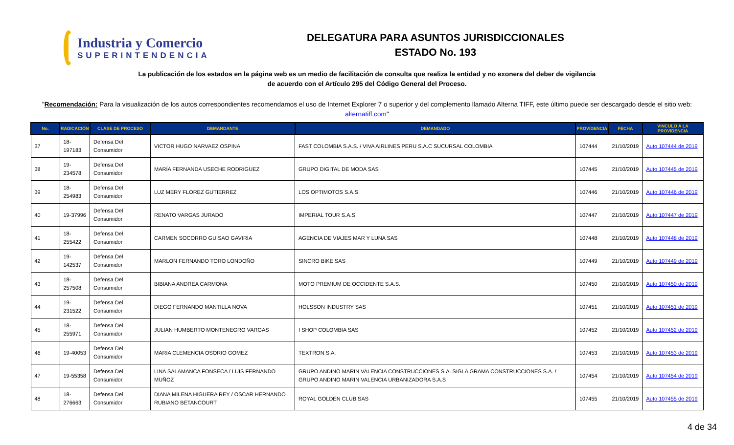Industria y Comercio
SUPERINTENDENCIA
DELEGATURA PARA ASUNTOS JURISDICCIONALES
ESTADO No. 193
La publicación de los estados en la página web es un medio de facilitación de consulta que realiza la entidad y no exonera del deber de vigilancia
de acuerdo con el Artículo 295 del Código General del Proceso.
"Recomendación: Para la visualización de los autos correspondientes recomendamos el uso de Internet Explorer 7 o superior y del complemento llamado Alterna TIFF, este último puede ser descargado desde el sitio web: alternatiff.com"
| No. | RADICACIÓN | CLASE DE PROCESO | DEMANDANTE | DEMANDADO | PROVIDENCIA | FECHA | VINCULO A LA PROVIDENCIA |
| --- | --- | --- | --- | --- | --- | --- | --- |
| 37 | 18-197183 | Defensa Del Consumidor | VICTOR HUGO NARVAEZ OSPINA | FAST COLOMBIA S.A.S. / VIVA AIRLINES PERU S.A.C SUCURSAL COLOMBIA | 107444 | 21/10/2019 | Auto 107444 de 2019 |
| 38 | 19-234578 | Defensa Del Consumidor | MARÍA FERNANDA USECHE RODRIGUEZ | GRUPO DIGITAL DE MODA SAS | 107445 | 21/10/2019 | Auto 107445 de 2019 |
| 39 | 18-254983 | Defensa Del Consumidor | LUZ MERY FLOREZ GUTIERREZ | LOS OPTIMOTOS S.A.S. | 107446 | 21/10/2019 | Auto 107446 de 2019 |
| 40 | 19-37996 | Defensa Del Consumidor | RENATO VARGAS JURADO | IMPERIAL TOUR S.A.S. | 107447 | 21/10/2019 | Auto 107447 de 2019 |
| 41 | 18-255422 | Defensa Del Consumidor | CARMEN SOCORRO GUISAO GAVIRIA | AGENCIA DE VIAJES MAR Y LUNA SAS | 107448 | 21/10/2019 | Auto 107448 de 2019 |
| 42 | 19-142537 | Defensa Del Consumidor | MARLON FERNANDO TORO LONDOÑO | SINCRO BIKE SAS | 107449 | 21/10/2019 | Auto 107449 de 2019 |
| 43 | 18-257508 | Defensa Del Consumidor | BIBIANA ANDREA CARMONA | MOTO PREMIUM DE OCCIDENTE S.A.S. | 107450 | 21/10/2019 | Auto 107450 de 2019 |
| 44 | 19-231522 | Defensa Del Consumidor | DIEGO FERNANDO MANTILLA NOVA | HOLSSON INDUSTRY SAS | 107451 | 21/10/2019 | Auto 107451 de 2019 |
| 45 | 18-255971 | Defensa Del Consumidor | JULIAN HUMBERTO MONTENEGRO VARGAS | I SHOP COLOMBIA SAS | 107452 | 21/10/2019 | Auto 107452 de 2019 |
| 46 | 19-40053 | Defensa Del Consumidor | MARIA CLEMENCIA OSORIO GOMEZ | TEXTRON S.A. | 107453 | 21/10/2019 | Auto 107453 de 2019 |
| 47 | 19-55358 | Defensa Del Consumidor | LINA SALAMANCA FONSECA / LUIS FERNANDO MUÑOZ | GRUPO ANDINO MARIN VALENCIA CONSTRUCCIONES S.A. SIGLA GRAMA CONSTRUCCIONES S.A. / GRUPO ANDINO MARIN VALENCIA URBANIZADORA S.A.S | 107454 | 21/10/2019 | Auto 107454 de 2019 |
| 48 | 18-276663 | Defensa Del Consumidor | DIANA MILENA HIGUERA REY / OSCAR HERNANDO RUBIANO BETANCOURT | ROYAL GOLDEN CLUB SAS | 107455 | 21/10/2019 | Auto 107455 de 2019 |
4 de 34